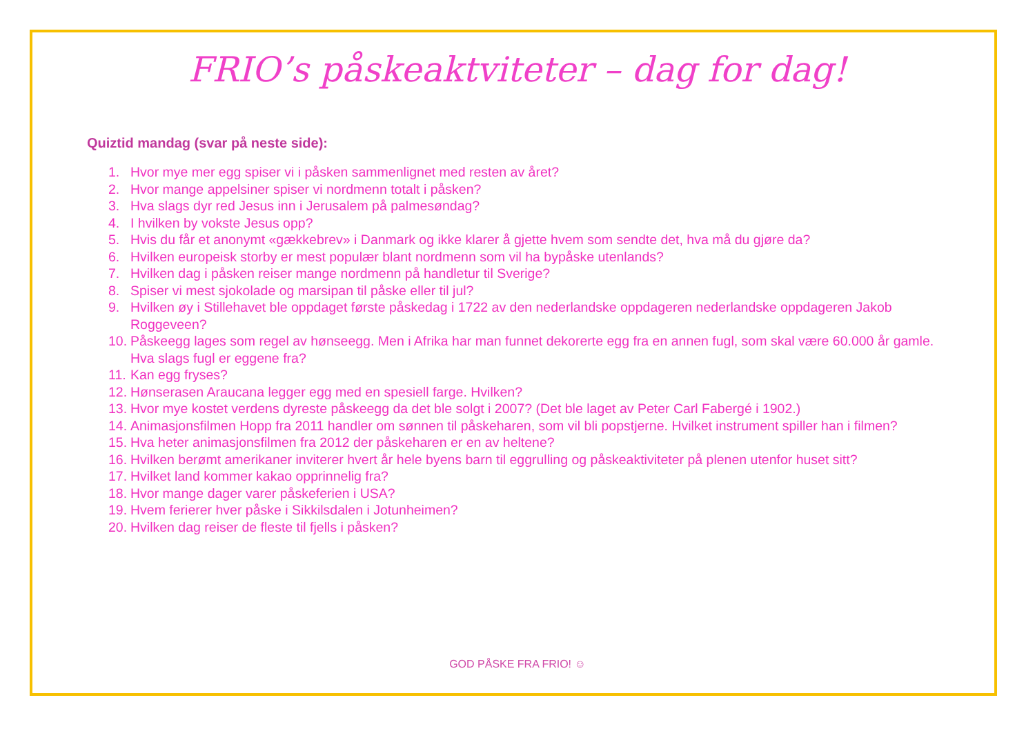FRIO’s påskeaktviteter – dag for dag!
Quiztid mandag (svar på neste side):
1. Hvor mye mer egg spiser vi i påsken sammenlignet med resten av året?
2. Hvor mange appelsiner spiser vi nordmenn totalt i påsken?
3. Hva slags dyr red Jesus inn i Jerusalem på palmesøndag?
4. I hvilken by vokste Jesus opp?
5. Hvis du får et anonymt «gækkebrev» i Danmark og ikke klarer å gjette hvem som sendte det, hva må du gjøre da?
6. Hvilken europeisk storby er mest populær blant nordmenn som vil ha bypåske utenlands?
7. Hvilken dag i påsken reiser mange nordmenn på handletur til Sverige?
8. Spiser vi mest sjokolade og marsipan til påske eller til jul?
9. Hvilken øy i Stillehavet ble oppdaget første påskedag i 1722 av den nederlandske oppdageren nederlandske oppdageren Jakob Roggeveen?
10. Påskeegg lages som regel av hønseegg. Men i Afrika har man funnet dekorerte egg fra en annen fugl, som skal være 60.000 år gamle. Hva slags fugl er eggene fra?
11. Kan egg fryses?
12. Hønserasen Araucana legger egg med en spesiell farge. Hvilken?
13. Hvor mye kostet verdens dyreste påskeegg da det ble solgt i 2007? (Det ble laget av Peter Carl Fabergé i 1902.)
14. Animasjonsfilmen Hopp fra 2011 handler om sønnen til påskeharen, som vil bli popstjerne. Hvilket instrument spiller han i filmen?
15. Hva heter animasjonsfilmen fra 2012 der påskeharen er en av heltene?
16. Hvilken berømt amerikaner inviterer hvert år hele byens barn til eggrulling og påskeaktiviteter på plenen utenfor huset sitt?
17. Hvilket land kommer kakao opprinnelig fra?
18. Hvor mange dager varer påskeferien i USA?
19. Hvem ferierer hver påske i Sikkilsdalen i Jotunheimen?
20. Hvilken dag reiser de fleste til fjells i påsken?
GOD PÅSKE FRA FRIO! ☺